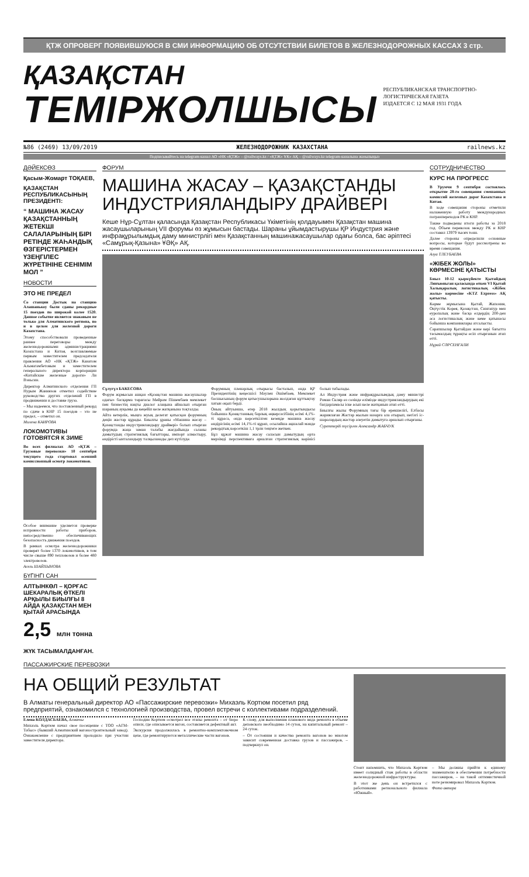ҚТЖ ОПРОВЕРГ ПОЯВИВШУЮСЯ В СМИ ИНФОРМАЦИЮ ОБ ОТСУТСТВИИ БИЛЕТОВ В ЖЕЛЕЗНОДОРОЖНЫХ КАССАХ 3 стр.
ҚАЗАҚСТАН
ТЕМІРЖОЛШЫСЫ
РЕСПУБЛИКАНСКАЯ ТРАНСПОРТНО-ЛОГИСТИЧЕСКАЯ ГАЗЕТА
ИЗДАЕТСЯ С 12 МАЯ 1931 ГОДА
№86 (2469) 13/09/2019 ЖЕЛЕЗНОДОРОЖНИК КАЗАХСТАНА railnews.kz
Подписывайтесь на telegram-канал АО «НК «ҚТЖ» – @railways.kz / «ҚТЖ» ҰК» АҚ – @railways.kz telegram-каналына жазылыңыз
ДӘЙЕКСӨЗ
Қасым-Жомарт ТОҚАЕВ,
ҚАЗАҚСТАН РЕСПУБЛИКАСЫНЫҢ ПРЕЗИДЕНТІ:
“ МАШИНА ЖАСАУ ҚАЗАҚСТАННЫҢ ЖЕТЕКШІ САЛАЛАРЫНЫҢ БІРІ РЕТІНДЕ ЖАҺАНДЫҚ ӨЗГЕРІСТЕРМЕН ҮЗЕҢГІЛЕС ЖҮРЕТІНІНЕ СЕНІМІМ МОЛ ”
НОВОСТИ
ЭТО НЕ ПРЕДЕЛ
Со станции Достык на станцию Алашанькоу были сданы рекордные 15 поездов по широкой колее 1520. Данное событие является знаковым не только для Алматинского региона, но и в целом для железной дороги Казахстана.
Этому способствовали проведенные раннее переговоры между железнодорожными администрациями Казахстана и Китая, возглавляемые первым заместителем председателя правления АО «НК «ҚТЖ» Канатом Альмагамбетовым и заместителем генерального директора корпорации «Китайские железные дороги» Ли Вэньсин.
Директор Алматинского отделения ГП Нурым Жаниязов отметил содействие руководства других отделений ГП в продвижении и доставке груза.
– Мы надеемся, что поставленный рекорд по сдаче в КНР 15 поездов – это не предел, – отметил он.
Милена КАИРОВА
ЛОКОМОТИВЫ ГОТОВЯТСЯ К ЗИМЕ
Во всех филиалах АО «ҚТЖ – Грузовые перевозки» 10 сентября текущего года стартовал осенний комиссионный осмотр локомотивов.
Особое внимание уделяется проверке исправности работы приборов, непосредственно обеспечивающих безопасность движения поездов.
В рамках осмотра железнодорожники проверят более 1370 локомотивов, в том числе свыше 890 тепловозов и более 480 электровозов.
Асель ШАЙХЫНОВА
БҮГІНГІ САН
АЛТЫНКӨЛ – ҚОРҒАС ШЕКАРАЛЫҚ ӨТКЕЛІ АРҚЫЛЫ БИЫЛҒЫ 8 АЙДА ҚАЗАҚСТАН МЕН ҚЫТАЙ АРАСЫНДА
2,5 млн тонна
ЖҮК ТАСЫМАЛДАНҒАН.
ФОРУМ
МАШИНА ЖАСАУ – ҚАЗАҚСТАНДЫ ИНДУСТРИЯЛАНДЫРУ ДРАЙВЕРІ
Кеше Нұр-Сұлтан қаласында Қазақстан Республикасы Үкіметінің қолдауымен Қазақстан машина жасаушыларының VII форумы өз жұмысын бастады. Шараны ұйымдастырушы ҚР Индустрия және инфрақұрылымдық даму министрлігі мен Қазақстанның машина­жасаушылар одағы болса, бас әріптесі «Самұрық-Қазына» ҰӘҚ» АҚ.
Сұлугүл БАКЕСОВА
Форум жұмысын ашқан «Қазақстан машина жасаушылар одағы» басқарма төрағасы Мейрам Пішембаев мемлекет пен бизнестің нақты диалог алаңына айналып отырған шараның ауқымы да кеңейіп келе жатқанына тоқталды.
Айта кетерлік, мыңға жуық делегат қатысқан форумның деңін жастар құрады. Биылғы ұраны «Машина жасау – Қазақстанды индустрияландыру драйвері» болып отырған форумда жаңа заман талабы жағдайында саланы дамытудың стратегиялық бағыттары, импорт алмастыру, өндірісті ынталандыру талқыланады деп күтілуде.
Форумның пленарлық отырысы басталып, онда ҚР Президентінің кеңесшісі Мәулен Әшімбаев, Мемлекет басшысының форум қатысушыларына жолдаған құттықтау хатын оқып берді.
Оның айтуынша, егер 2018 жылдың қорытындысы бойынша Қазақстанның барлық өңкерсәсібінің өсімі 4,1%-ті құраса, онда көрсеткілген кезеңде машина жасау өндірісінің өсімі 14,1%-ті құрап, осылайша ақшалай мәнде рекордтық көрсеткіш 1,1 трлн теңгеге жеткен.
Бұл құжат машина жасау саласын дамытудың орта мерзімді перспективаға арналған стратегиялық көрінісі болып табылады.
Ал Индустрия және инфрақұрылымдық даму министрі Роман Скляр өз сөзінде елімізде индустрияландырудың екі бағдарламасы іске асып келе жатқанын атап өтті.
Биылғы жылы Форумның тағы бір ерекшелігі, Елбасы жариялаған Жастар жылын назарға ала отырып, негізгі іс-шаралардың жастар әлеуетін дамытуға арналып отырғаны.
Суреттерді түсірген Александр ЖАБЧУК
СОТРУДНИЧЕСТВО
КУРС НА ПРОГРЕСС
В Урумчи 9 сентября состоялось открытие 28-го совещания смешанных комиссий железных дорог Казахстана и Китая.
В ходе совещания стороны отметили налаженную работу международных погранпереходов РК и КНР.
Также подведены итоги работы за 2018 год. Объем перевозок между РК и КНР составил 13979 тысяч тонн.
Далее стороны определили основные вопросы, которые будут рассмотрены во время совещания.
Алуа ТЛЕУБАЕВА
«ЖІБЕК ЖОЛЫ» КӨРМЕСІНЕ ҚАТЫСТЫ
Биыл 10-12 қыркүйекте Қытайдың Лянъюньган қаласында өткен VI Қытай Халықаралық логистикалық «Жібек жолы» көрмесіне «KTZ Express» АҚ қатысты.
Көрме жұмысына Қытай, Жапония, Оңтүстік Корея, Қазақстан, Сингапур мен еуропалық және басқа елдердің 200-ден аса логистикалық және кеме қатынасы бойынша компаниялары атсалысты.
Сарапшылар Қытайдан және кері бағытта тасымалдың тұрақты өсіп отырғанын атап өтті.
Нұрай СӘРСЕНҒАЛИ
ПАССАЖИРСКИЕ ПЕРЕВОЗКИ
НА ОБЩИЙ РЕЗУЛЬТАТ
В Алматы генеральный директор АО «Пассажирские перевозки» Михаэль Кортюм посетил ряд предприятий, ознакомился с технологией производства, провел встречи с коллективами подразделений.
Елена КОЛДАСБАЕВА, Алматы
Михаэль Кортюм начал свое посещение с ТОО «АГМ-Табыс» (бывший Алматинский вагоностроительный завод). Ознакомление с предприятием проходило при участии заместителя директора.
Господин Кортюм осмотрел все этапы ремонта – от бюро описи, где описывается вагон, составляется дефектный акт.
Экскурсия продолжилась в ремонтно-комплектовочном цехе, где ремонтируются металлические части вагонов.
К слову, для выполнения планового вида ремонта в объеме деповского необходимо 14 суток, на капитальный ремонт – 24 суток.
– От состояния и качества ремонта вагонов во многом зависит современная доставка грузов и пассажиров, – подчеркнул он.
Стоит напомнить, что Михаэль Кортюм имеет солидный стаж работы в области железнодорожной инфраструктуры.
В этот же день он встретился с работниками регионального филиала «Южный».
– Мы должны прийти к единому знаменателю в обеспечении потребности пассажиров, – на такой оптимистичной ноте резюмировал Михаэль Кортюм.
Фото автора